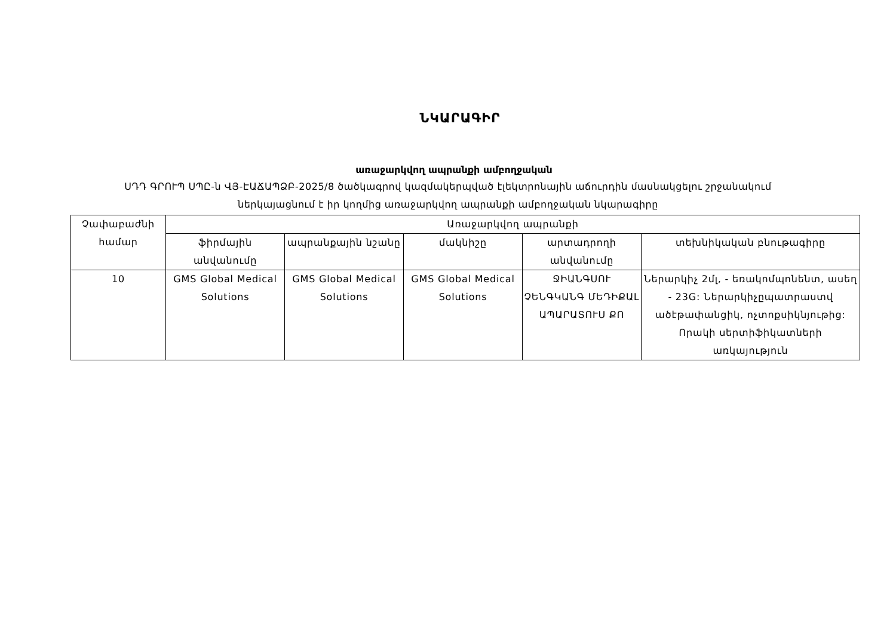ՆԿԱՐԱԳԻՐ
առաջարկվող ապրանքի ամբողջական
ՍԴԴ ԳՐՈՒՊ ՍՊԸ-ն ՎՅ-ԷԱՃԱՊՁԲ-2025/8 ծածկագրով կազմակերպված էլեկտրոնային աճուրդին մասնակցելու շրջանակում
ներկայացնում է իր կողմից առաջարկվող ապրանքի ամբողջական նկարագիրը
| Չափաբաժնի համար | Առաջարկվող ապրանքի | | | | |
| --- | --- | --- | --- | --- | --- |
| | ֆիրմային անվանումը | ապրանքային նշանը | մակնիշը | արտադրողի անվանումը | տեխնիկական բնութագիրը |
| 10 | GMS Global Medical Solutions | GMS Global Medical Solutions | GMS Global Medical Solutions | ՋԻԱՆԳՍՈՒ ՉԵՆԳԿԱՆԳ ՄԵԴԻՔԱԼ ԱՊԱՐԱՏՈՒՍ ՔՈ | Ներարկիչ 2մլ, - եռակոմպոնենտ, ասեղ - 23G: Ներարկիչըպատրաստվ ածէթափանցիկ, ոչտոքսիկնյութից: Որակի սերտիֆիկատների առկայություն |